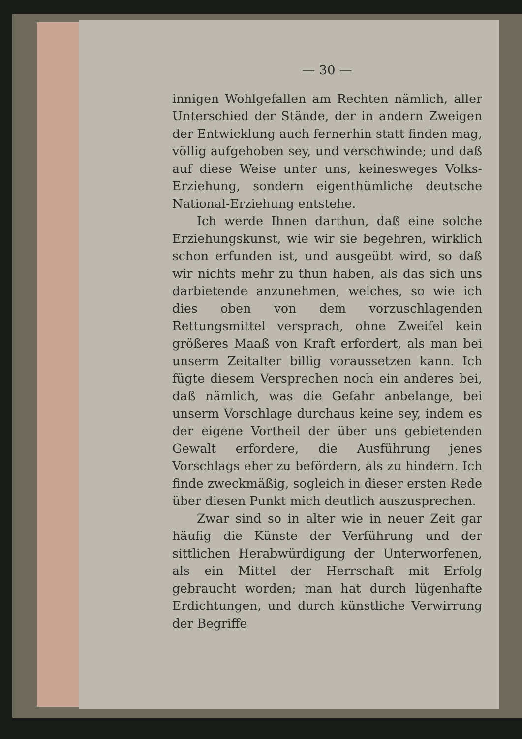— 30 —
innigen Wohlgefallen am Rechten nämlich, aller Unterschied der Stände, der in andern Zweigen der Entwicklung auch fernerhin statt finden mag, völlig aufgehoben sey, und verschwinde; und daß auf diese Weise unter uns, keinesweges Volks-Erziehung, sondern eigenthümliche deutsche National-Erziehung entstehe.
Ich werde Ihnen darthun, daß eine solche Erziehungskunst, wie wir sie begehren, wirklich schon erfunden ist, und ausgeübt wird, so daß wir nichts mehr zu thun haben, als das sich uns darbietende anzunehmen, welches, so wie ich dies oben von dem vorzuschlagenden Rettungsmittel versprach, ohne Zweifel kein größeres Maaß von Kraft erfordert, als man bei unserm Zeitalter billig voraussetzen kann. Ich fügte diesem Versprechen noch ein anderes bei, daß nämlich, was die Gefahr anbelange, bei unserm Vorschlage durchaus keine sey, indem es der eigene Vortheil der über uns gebietenden Gewalt erfordere, die Ausführung jenes Vorschlags eher zu befördern, als zu hindern. Ich finde zweckmäßig, sogleich in dieser ersten Rede über diesen Punkt mich deutlich auszusprechen.
Zwar sind so in alter wie in neuer Zeit gar häufig die Künste der Verführung und der sittlichen Herabwürdigung der Unterworfenen, als ein Mittel der Herrschaft mit Erfolg gebraucht worden; man hat durch lügenhafte Erdichtungen, und durch künstliche Verwirrung der Begriffe